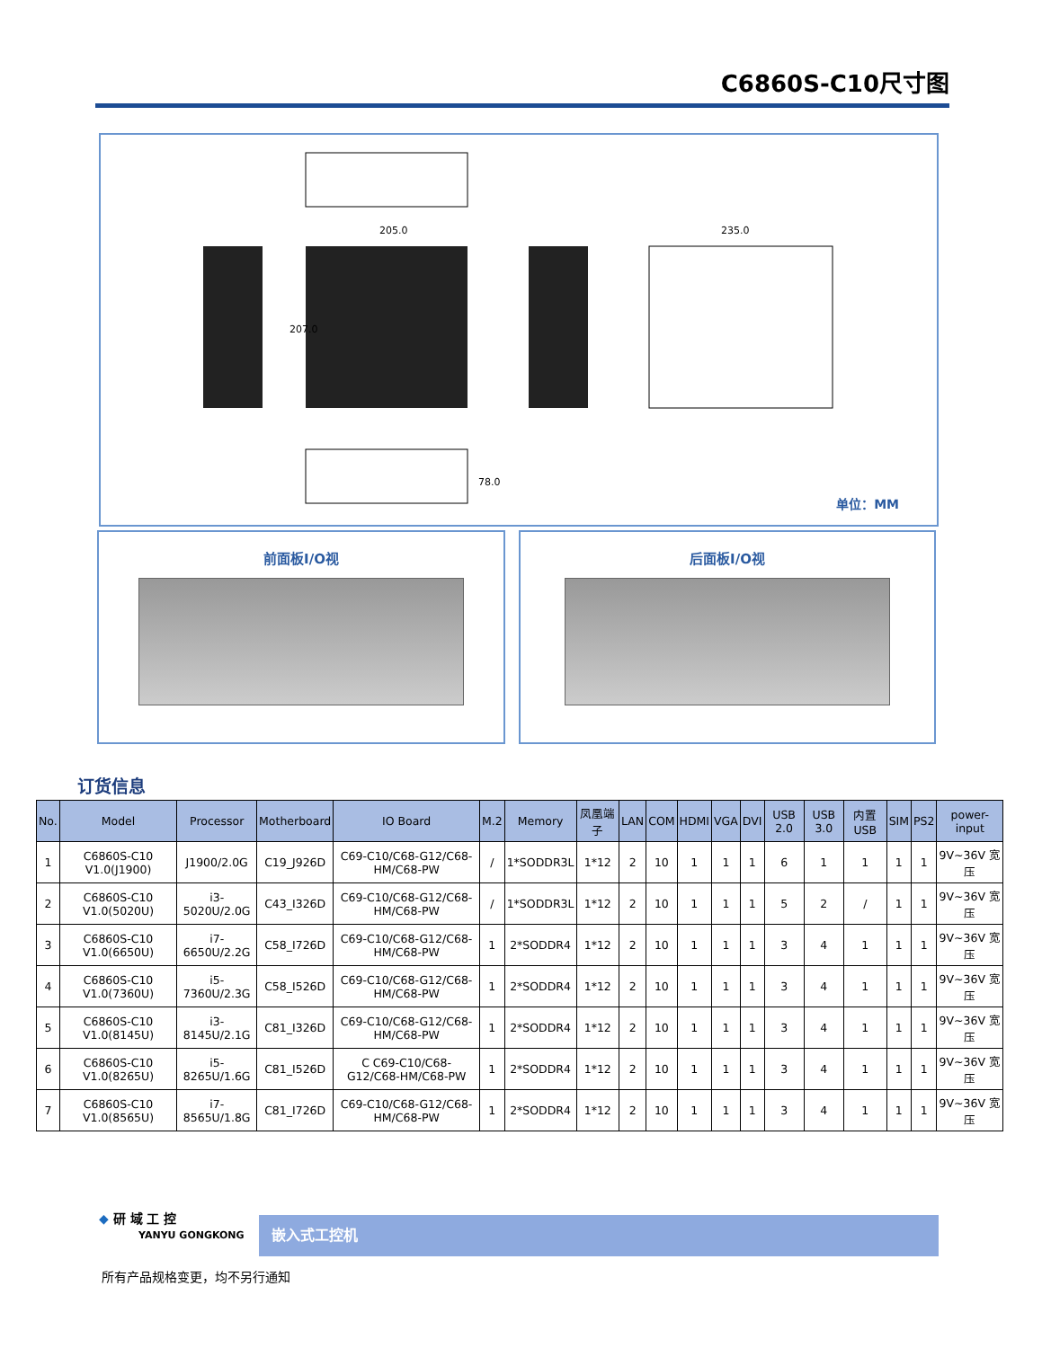C6860S-C10尺寸图
205.0
235.0
207.0
78.0
单位：MM
前面板I/O视 后面板I/O视
订货信息
| No. | Model | Processor | Motherboard | IO Board | M.2 | Memory | 凤凰端子 | LAN | COM | HDMI | VGA | DVI | USB 2.0 | USB 3.0 | 内置 USB | SIM | PS2 | power-input |
| --- | --- | --- | --- | --- | --- | --- | --- | --- | --- | --- | --- | --- | --- | --- | --- | --- | --- | --- |
| 1 | C6860S-C10 V1.0(J1900) | J1900/2.0G | C19_J926D | C69-C10/C68-G12/C68-HM/C68-PW | / | 1*SODDR3L | 1*12 | 2 | 10 | 1 | 1 | 1 | 6 | 1 | 1 | 1 | 1 | 9V~36V 宽压 |
| 2 | C6860S-C10 V1.0(5020U) | i3-5020U/2.0G | C43_I326D | C69-C10/C68-G12/C68-HM/C68-PW | / | 1*SODDR3L | 1*12 | 2 | 10 | 1 | 1 | 1 | 5 | 2 | / | 1 | 1 | 9V~36V 宽压 |
| 3 | C6860S-C10 V1.0(6650U) | i7-6650U/2.2G | C58_I726D | C69-C10/C68-G12/C68-HM/C68-PW | 1 | 2*SODDR4 | 1*12 | 2 | 10 | 1 | 1 | 1 | 3 | 4 | 1 | 1 | 1 | 9V~36V 宽压 |
| 4 | C6860S-C10 V1.0(7360U) | i5-7360U/2.3G | C58_I526D | C69-C10/C68-G12/C68-HM/C68-PW | 1 | 2*SODDR4 | 1*12 | 2 | 10 | 1 | 1 | 1 | 3 | 4 | 1 | 1 | 1 | 9V~36V 宽压 |
| 5 | C6860S-C10 V1.0(8145U) | i3-8145U/2.1G | C81_I326D | C69-C10/C68-G12/C68-HM/C68-PW | 1 | 2*SODDR4 | 1*12 | 2 | 10 | 1 | 1 | 1 | 3 | 4 | 1 | 1 | 1 | 9V~36V 宽压 |
| 6 | C6860S-C10 V1.0(8265U) | i5-8265U/1.6G | C81_I526D | C C69-C10/C68-G12/C68-HM/C68-PW | 1 | 2*SODDR4 | 1*12 | 2 | 10 | 1 | 1 | 1 | 3 | 4 | 1 | 1 | 1 | 9V~36V 宽压 |
| 7 | C6860S-C10 V1.0(8565U) | i7-8565U/1.8G | C81_I726D | C69-C10/C68-G12/C68-HM/C68-PW | 1 | 2*SODDR4 | 1*12 | 2 | 10 | 1 | 1 | 1 | 3 | 4 | 1 | 1 | 1 | 9V~36V 宽压 |
◆ 研 域 工 控
YANYU GONGKONG
嵌入式工控机
所有产品规格变更，均不另行通知